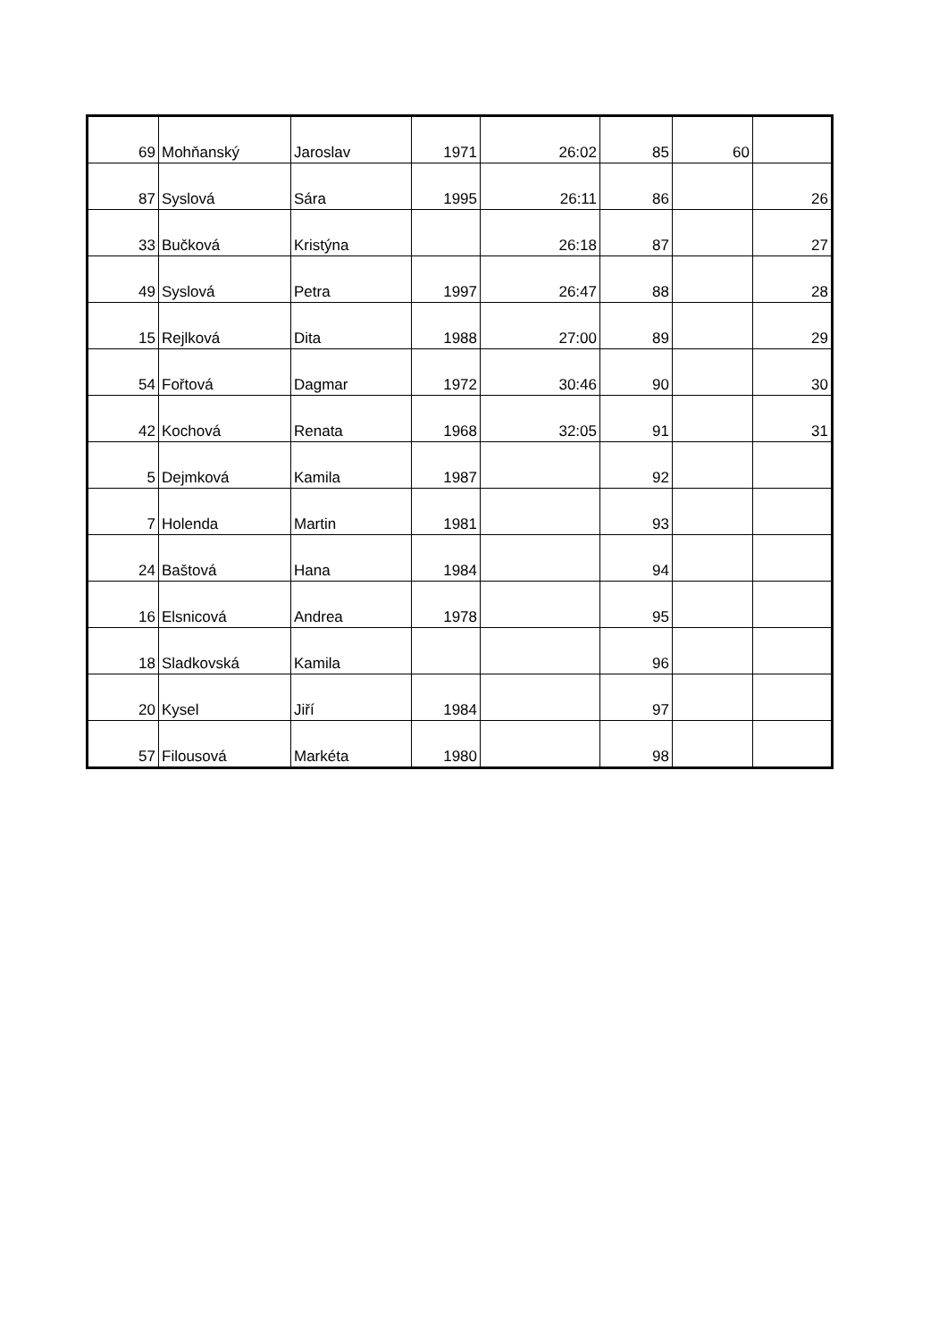| 69 | Mohňanský | Jaroslav | 1971 | 26:02 | 85 | 60 | |
| 87 | Syslová | Sára | 1995 | 26:11 | 86 | | 26 |
| 33 | Bučková | Kristýna | | 26:18 | 87 | | 27 |
| 49 | Syslová | Petra | 1997 | 26:47 | 88 | | 28 |
| 15 | Rejlková | Dita | 1988 | 27:00 | 89 | | 29 |
| 54 | Fořtová | Dagmar | 1972 | 30:46 | 90 | | 30 |
| 42 | Kochová | Renata | 1968 | 32:05 | 91 | | 31 |
| 5 | Dejmková | Kamila | 1987 | | 92 | | |
| 7 | Holenda | Martin | 1981 | | 93 | | |
| 24 | Baštová | Hana | 1984 | | 94 | | |
| 16 | Elsnicová | Andrea | 1978 | | 95 | | |
| 18 | Sladkovská | Kamila | | | 96 | | |
| 20 | Kysel | Jiří | 1984 | | 97 | | |
| 57 | Filousová | Markéta | 1980 | | 98 | | |